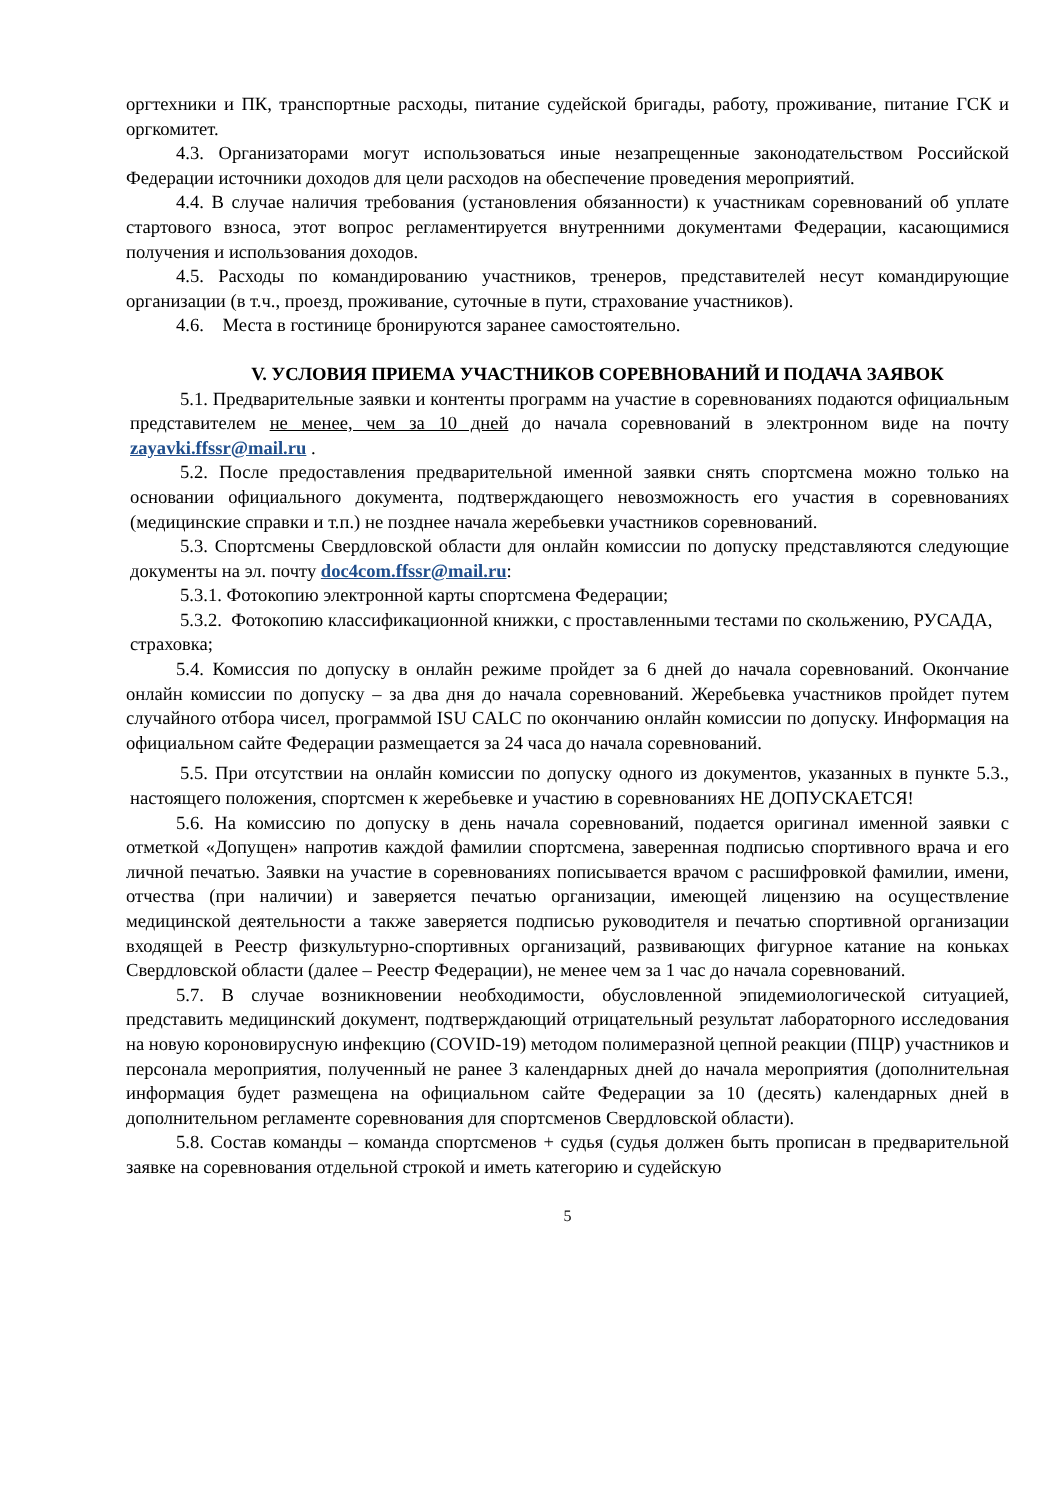оргтехники и ПК, транспортные расходы, питание судейской бригады, работу, проживание, питание ГСК и оргкомитет.
4.3. Организаторами могут использоваться иные незапрещенные законодательством Российской Федерации источники доходов для цели расходов на обеспечение проведения мероприятий.
4.4. В случае наличия требования (установления обязанности) к участникам соревнований об уплате стартового взноса, этот вопрос регламентируется внутренними документами Федерации, касающимися получения и использования доходов.
4.5. Расходы по командированию участников, тренеров, представителей несут командирующие организации (в т.ч., проезд, проживание, суточные в пути, страхование участников).
4.6. Места в гостинице бронируются заранее самостоятельно.
V. УСЛОВИЯ ПРИЕМА УЧАСТНИКОВ СОРЕВНОВАНИЙ И ПОДАЧА ЗАЯВОК
5.1. Предварительные заявки и контенты программ на участие в соревнованиях подаются официальным представителем не менее, чем за 10 дней до начала соревнований в электронном виде на почту zayavki.ffssr@mail.ru .
5.2. После предоставления предварительной именной заявки снять спортсмена можно только на основании официального документа, подтверждающего невозможность его участия в соревнованиях (медицинские справки и т.п.) не позднее начала жеребьевки участников соревнований.
5.3. Спортсмены Свердловской области для онлайн комиссии по допуску представляются следующие документы на эл. почту doc4com.ffssr@mail.ru:
5.3.1. Фотокопию электронной карты спортсмена Федерации;
5.3.2. Фотокопию классификационной книжки, с проставленными тестами по скольжению, РУСАДА, страховка;
5.4. Комиссия по допуску в онлайн режиме пройдет за 6 дней до начала соревнований. Окончание онлайн комиссии по допуску – за два дня до начала соревнований. Жеребьевка участников пройдет путем случайного отбора чисел, программой ISU CALC по окончанию онлайн комиссии по допуску. Информация на официальном сайте Федерации размещается за 24 часа до начала соревнований.
5.5. При отсутствии на онлайн комиссии по допуску одного из документов, указанных в пункте 5.3., настоящего положения, спортсмен к жеребьевке и участию в соревнованиях НЕ ДОПУСКАЕТСЯ!
5.6. На комиссию по допуску в день начала соревнований, подается оригинал именной заявки с отметкой «Допущен» напротив каждой фамилии спортсмена, заверенная подписью спортивного врача и его личной печатью. Заявки на участие в соревнованиях пописывается врачом с расшифровкой фамилии, имени, отчества (при наличии) и заверяется печатью организации, имеющей лицензию на осуществление медицинской деятельности а также заверяется подписью руководителя и печатью спортивной организации входящей в Реестр физкультурно-спортивных организаций, развивающих фигурное катание на коньках Свердловской области (далее – Реестр Федерации), не менее чем за 1 час до начала соревнований.
5.7. В случае возникновении необходимости, обусловленной эпидемиологической ситуацией, представить медицинский документ, подтверждающий отрицательный результат лабораторного исследования на новую короновирусную инфекцию (COVID-19) методом полимеразной цепной реакции (ПЦР) участников и персонала мероприятия, полученный не ранее 3 календарных дней до начала мероприятия (дополнительная информация будет размещена на официальном сайте Федерации за 10 (десять) календарных дней в дополнительном регламенте соревнования для спортсменов Свердловской области).
5.8. Состав команды – команда спортсменов + судья (судья должен быть прописан в предварительной заявке на соревнования отдельной строкой и иметь категорию и судейскую
5